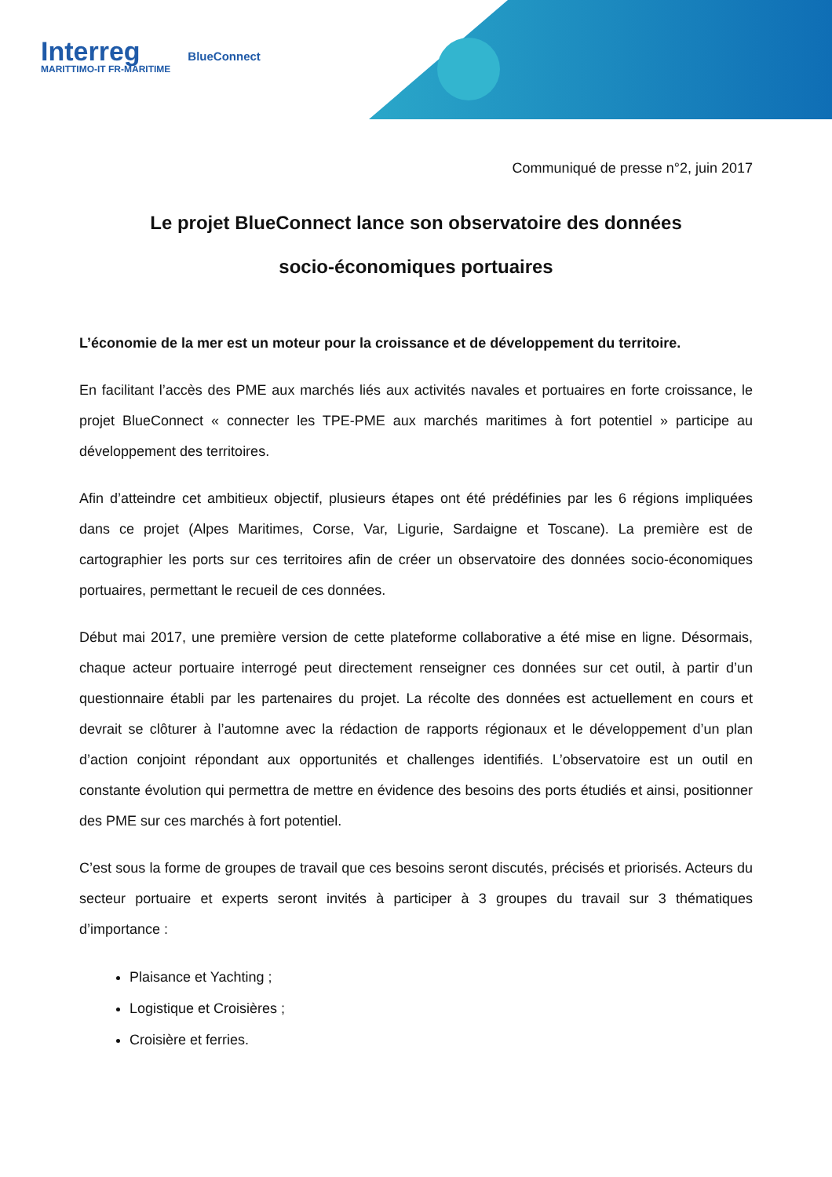Interreg
MARITTIMO-IT FR-MARITIME
BlueConnect
Communiqué de presse n°2, juin 2017
Le projet BlueConnect lance son observatoire des données
socio-économiques portuaires
L’économie de la mer est un moteur pour la croissance et de développement du territoire.
En facilitant l’accès des PME aux marchés liés aux activités navales et portuaires en forte croissance, le projet BlueConnect « connecter les TPE-PME aux marchés maritimes à fort potentiel » participe au développement des territoires.
Afin d’atteindre cet ambitieux objectif, plusieurs étapes ont été prédéfinies par les 6 régions impliquées dans ce projet (Alpes Maritimes, Corse, Var, Ligurie, Sardaigne et Toscane). La première est de cartographier les ports sur ces territoires afin de créer un observatoire des données socio-économiques portuaires, permettant le recueil de ces données.
Début mai 2017, une première version de cette plateforme collaborative a été mise en ligne. Désormais, chaque acteur portuaire interrogé peut directement renseigner ces données sur cet outil, à partir d’un questionnaire établi par les partenaires du projet. La récolte des données est actuellement en cours et devrait se clôturer à l’automne avec la rédaction de rapports régionaux et le développement d’un plan d’action conjoint répondant aux opportunités et challenges identifiés. L’observatoire est un outil en constante évolution qui permettra de mettre en évidence des besoins des ports étudiés et ainsi, positionner des PME sur ces marchés à fort potentiel.
C’est sous la forme de groupes de travail que ces besoins seront discutés, précisés et priorisés. Acteurs du secteur portuaire et experts seront invités à participer à 3 groupes du travail sur 3 thématiques d’importance :
Plaisance et Yachting ;
Logistique et Croisières ;
Croisière et ferries.